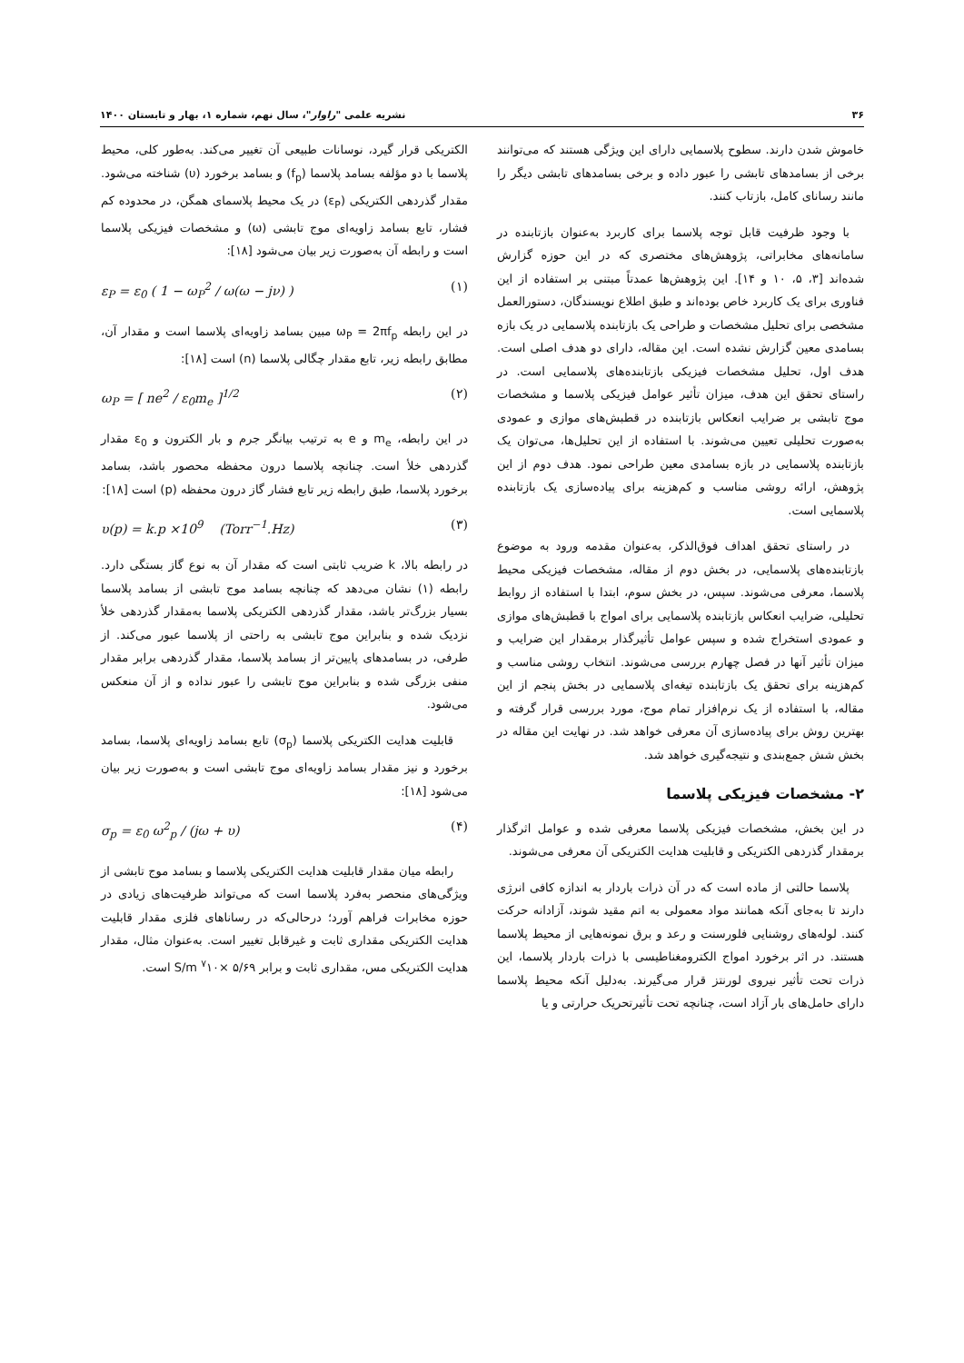۳۶ نشریه علمی "راوار"، سال نهم، شماره ۱، بهار و تابستان ۱۴۰۰
خاموش شدن دارند. سطوح پلاسمایی دارای این ویژگی هستند که می‌توانند برخی از بسامدهای تابشی را عبور داده و برخی بسامدهای تابشی دیگر را مانند رسانای کامل، بازتاب کنند.
با وجود ظرفیت قابل توجه پلاسما برای کاربرد به‌عنوان بازتابنده در سامانه‌های مخابراتی، پژوهش‌های مختصری که در این حوزه گزارش شده‌اند [۳، ۵، ۱۰ و ۱۴]. این پژوهش‌ها عمدتاً مبتنی بر استفاده از این فناوری برای یک کاربرد خاص بوده‌اند و طبق اطلاع نویسندگان، دستورالعمل مشخصی برای تحلیل مشخصات و طراحی یک بازتابنده پلاسمایی در یک بازه بسامدی معین گزارش نشده است. این مقاله، دارای دو هدف اصلی است. هدف اول، تحلیل مشخصات فیزیکی بازتابنده‌های پلاسمایی است. در راستای تحقق این هدف، میزان تأثیر عوامل فیزیکی پلاسما و مشخصات موج تابشی بر ضرایب انعکاس بازتابنده در قطبش‌های موازی و عمودی به‌صورت تحلیلی تعیین می‌شوند. با استفاده از این تحلیل‌ها، می‌توان یک بازتابنده پلاسمایی در بازه بسامدی معین طراحی نمود. هدف دوم از این پژوهش، ارائه روشی مناسب و کم‌هزینه برای پیاده‌سازی یک بازتابنده پلاسمایی است.
در راستای تحقق اهداف فوق‌الذکر، به‌عنوان مقدمه ورود به موضوع بازتابنده‌های پلاسمایی، در بخش دوم از مقاله، مشخصات فیزیکی محیط پلاسما، معرفی می‌شوند. سپس، در بخش سوم، ابتدا با استفاده از روابط تحلیلی، ضرایب انعکاس بازتابنده پلاسمایی برای امواج با قطبش‌های موازی و عمودی استخراج شده و سپس عوامل تأثیرگذار برمقدار این ضرایب و میزان تأثیر آنها در فصل چهارم بررسی می‌شوند. انتخاب روشی مناسب و کم‌هزینه برای تحقق یک بازتابنده تیغه‌ای پلاسمایی در بخش پنجم از این مقاله، با استفاده از یک نرم‌افزار تمام موج، مورد بررسی قرار گرفته و بهترین روش برای پیاده‌سازی آن معرفی خواهد شد. در نهایت این مقاله در بخش شش جمع‌بندی و نتیجه‌گیری خواهد شد.
۲- مشخصات فیزیکی پلاسما
در این بخش، مشخصات فیزیکی پلاسما معرفی شده و عوامل اثرگذار برمقدار گذردهی الکتریکی و قابلیت هدایت الکتریکی آن معرفی می‌شوند.
پلاسما حالتی از ماده است که در آن ذرات باردار به اندازه کافی انرژی دارند تا به‌جای آنکه همانند مواد معمولی به اتم مقید شوند، آزادانه حرکت کنند. لوله‌های روشنایی فلورسنت و رعد و برق نمونه‌هایی از محیط پلاسما هستند. در اثر برخورد امواج الکترومغناطیسی با ذرات باردار پلاسما، این ذرات تحت تأثیر نیروی لورنتز قرار می‌گیرند. به‌دلیل آنکه محیط پلاسما دارای حامل‌های بار آزاد است، چنانچه تحت تأثیرتحریک حرارتی و یا
الکتریکی قرار گیرد، نوسانات طبیعی آن تغییر می‌کند. به‌طور کلی، محیط پلاسما با دو مؤلفه بسامد پلاسما (f<sub>p</sub>) و بسامد برخورد (υ) شناخته می‌شود. مقدار گذردهی الکتریکی (ε<sub>P</sub>) در یک محیط پلاسمای همگن، در محدوده کم فشار، تابع بسامد زاویه‌ای موج تابشی (ω) و مشخصات فیزیکی پلاسما است و رابطه آن به‌صورت زیر بیان می‌شود [۱۸]:
ε<sub>P</sub> = ε<sub>0</sub> ( 1 − ω<sub>P</sub><sup>2</sup> / ω(ω − jν) ) (۱)
در این رابطه ω<sub>P</sub> = 2πf<sub>p</sub> مبین بسامد زاویه‌ای پلاسما است و مقدار آن، مطابق رابطه زیر، تابع مقدار چگالی پلاسما (n) است [۱۸]:
ω<sub>P</sub> = [ ne<sup>2</sup> / ε<sub>0</sub>m<sub>e</sub> ]<sup>1/2</sup> (۲)
در این رابطه، m<sub>e</sub> و e به ترتیب بیانگر جرم و بار الکترون و ε<sub>0</sub> مقدار گذردهی خلأ است. چنانچه پلاسما درون محفظه محصور باشد، بسامد برخورد پلاسما، طبق رابطه زیر تابع فشار گاز درون محفظه (p) است [۱۸]:
υ(p) = k.p ×10<sup>9</sup> (Torr<sup>−1</sup>.Hz) (۳)
در رابطه بالا، k ضریب ثابتی است که مقدار آن به نوع گاز بستگی دارد. رابطه (۱) نشان می‌دهد که چنانچه بسامد موج تابشی از بسامد پلاسما بسیار بزرگ‌تر باشد، مقدار گذردهی الکتریکی پلاسما به‌مقدار گذردهی خلأ نزدیک شده و بنابراین موج تابشی به راحتی از پلاسما عبور می‌کند. از طرفی، در بسامدهای پایین‌تر از بسامد پلاسما، مقدار گذردهی برابر مقدار منفی بزرگی شده و بنابراین موج تابشی را عبور نداده و از آن منعکس می‌شود.
قابلیت هدایت الکتریکی پلاسما (σ<sub>p</sub>) تابع بسامد زاویه‌ای پلاسما، بسامد برخورد و نیز مقدار بسامد زاویه‌ای موج تابشی است و به‌صورت زیر بیان می‌شود [۱۸]:
σ<sub>p</sub> = ε<sub>0</sub> ω<sup>2</sup><sub>p</sub> / (jω + υ) (۴)
رابطه میان مقدار قابلیت هدایت الکتریکی پلاسما و بسامد موج تابشی از ویژگی‌های منحصر به‌فرد پلاسما است که می‌تواند ظرفیت‌های زیادی در حوزه مخابرات فراهم آورد؛ درحالی‌که در رساناهای فلزی مقدار قابلیت هدایت الکتریکی مقداری ثابت و غیرقابل تغییر است. به‌عنوان مثال، مقدار هدایت الکتریکی مس، مقداری ثابت و برابر S/m <sup>۷</sup>۱۰× ۵/۶۹ است.